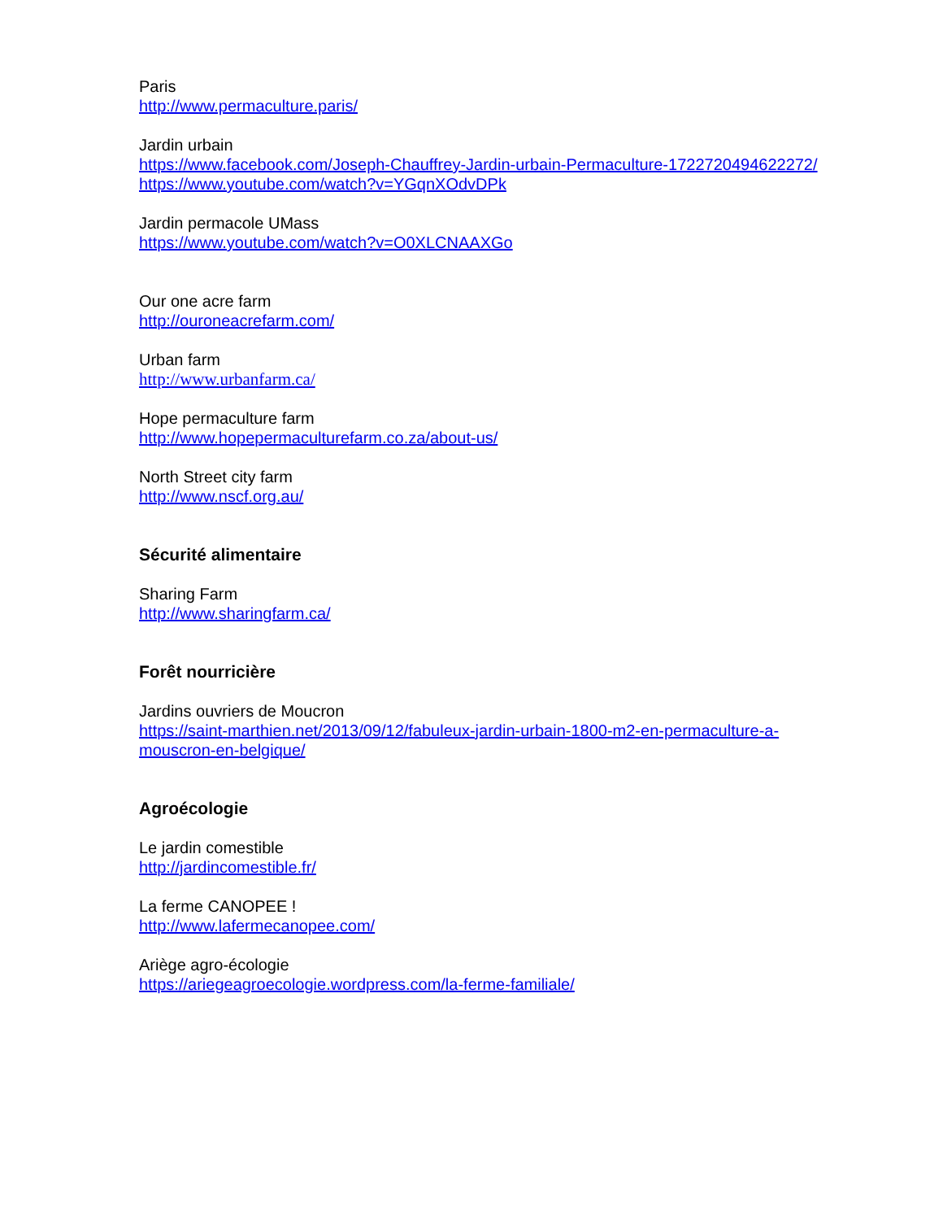Paris
http://www.permaculture.paris/
Jardin urbain
https://www.facebook.com/Joseph-Chauffrey-Jardin-urbain-Permaculture-1722720494622272/
https://www.youtube.com/watch?v=YGqnXOdvDPk
Jardin permacole UMass
https://www.youtube.com/watch?v=O0XLCNAAXGo
Our one acre farm
http://ouroneacrefarm.com/
Urban farm
http://www.urbanfarm.ca/
Hope permaculture farm
http://www.hopepermaculturefarm.co.za/about-us/
North Street city farm
http://www.nscf.org.au/
Sécurité alimentaire
Sharing Farm
http://www.sharingfarm.ca/
Forêt nourricière
Jardins ouvriers de Moucron
https://saint-marthien.net/2013/09/12/fabuleux-jardin-urbain-1800-m2-en-permaculture-a-
mouscron-en-belgique/
Agroécologie
Le jardin comestible
http://jardincomestible.fr/
La ferme CANOPEE !
http://www.lafermecanopee.com/
Ariège agro-écologie
https://ariegeagroecologie.wordpress.com/la-ferme-familiale/